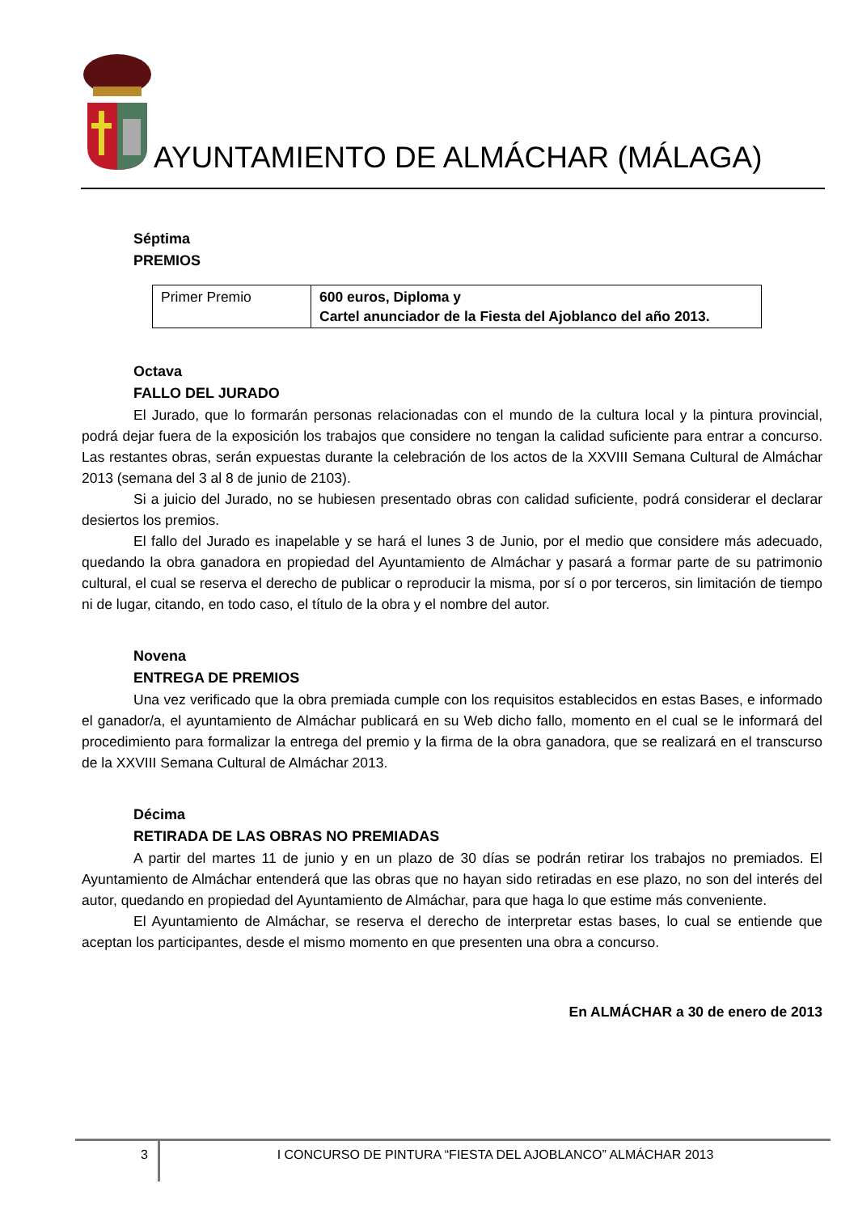AYUNTAMIENTO DE ALMÁCHAR (MÁLAGA)
Séptima
PREMIOS
| Primer Premio | 600 euros, Diploma y Cartel anunciador de la Fiesta del Ajoblanco del año 2013. |
Octava
FALLO DEL JURADO
El Jurado, que lo formarán personas relacionadas con el mundo de la cultura local y la pintura provincial, podrá dejar fuera de la exposición los trabajos que considere no tengan la calidad suficiente para entrar a concurso. Las restantes obras, serán expuestas durante la celebración de los actos de la XXVIII Semana Cultural de Almáchar 2013 (semana del 3 al 8 de junio de 2103).
Si a juicio del Jurado, no se hubiesen presentado obras con calidad suficiente, podrá considerar el declarar desiertos los premios.
El fallo del Jurado es inapelable y se hará el lunes 3 de Junio, por el medio que considere más adecuado, quedando la obra ganadora en propiedad del Ayuntamiento de Almáchar y pasará a formar parte de su patrimonio cultural, el cual se reserva el derecho de publicar o reproducir la misma, por sí o por terceros, sin limitación de tiempo ni de lugar, citando, en todo caso, el título de la obra y el nombre del autor.
Novena
ENTREGA DE PREMIOS
Una vez verificado que la obra premiada cumple con los requisitos establecidos en estas Bases, e informado el ganador/a, el ayuntamiento de Almáchar publicará en su Web dicho fallo, momento en el cual se le informará del procedimiento para formalizar la entrega del premio y la firma de la obra ganadora, que se realizará en el transcurso de la XXVIII Semana Cultural de Almáchar 2013.
Décima
RETIRADA DE LAS OBRAS NO PREMIADAS
A partir del martes 11 de junio y en un plazo de 30 días se podrán retirar los trabajos no premiados. El Ayuntamiento de Almáchar entenderá que las obras que no hayan sido retiradas en ese plazo, no son del interés del autor, quedando en propiedad del Ayuntamiento de Almáchar, para que haga lo que estime más conveniente.
El Ayuntamiento de Almáchar, se reserva el derecho de interpretar estas bases, lo cual se entiende que aceptan los participantes, desde el mismo momento en que presenten una obra a concurso.
En ALMÁCHAR a 30 de enero de 2013
3
I CONCURSO DE PINTURA “FIESTA DEL AJOBLANCO” ALMÁCHAR 2013